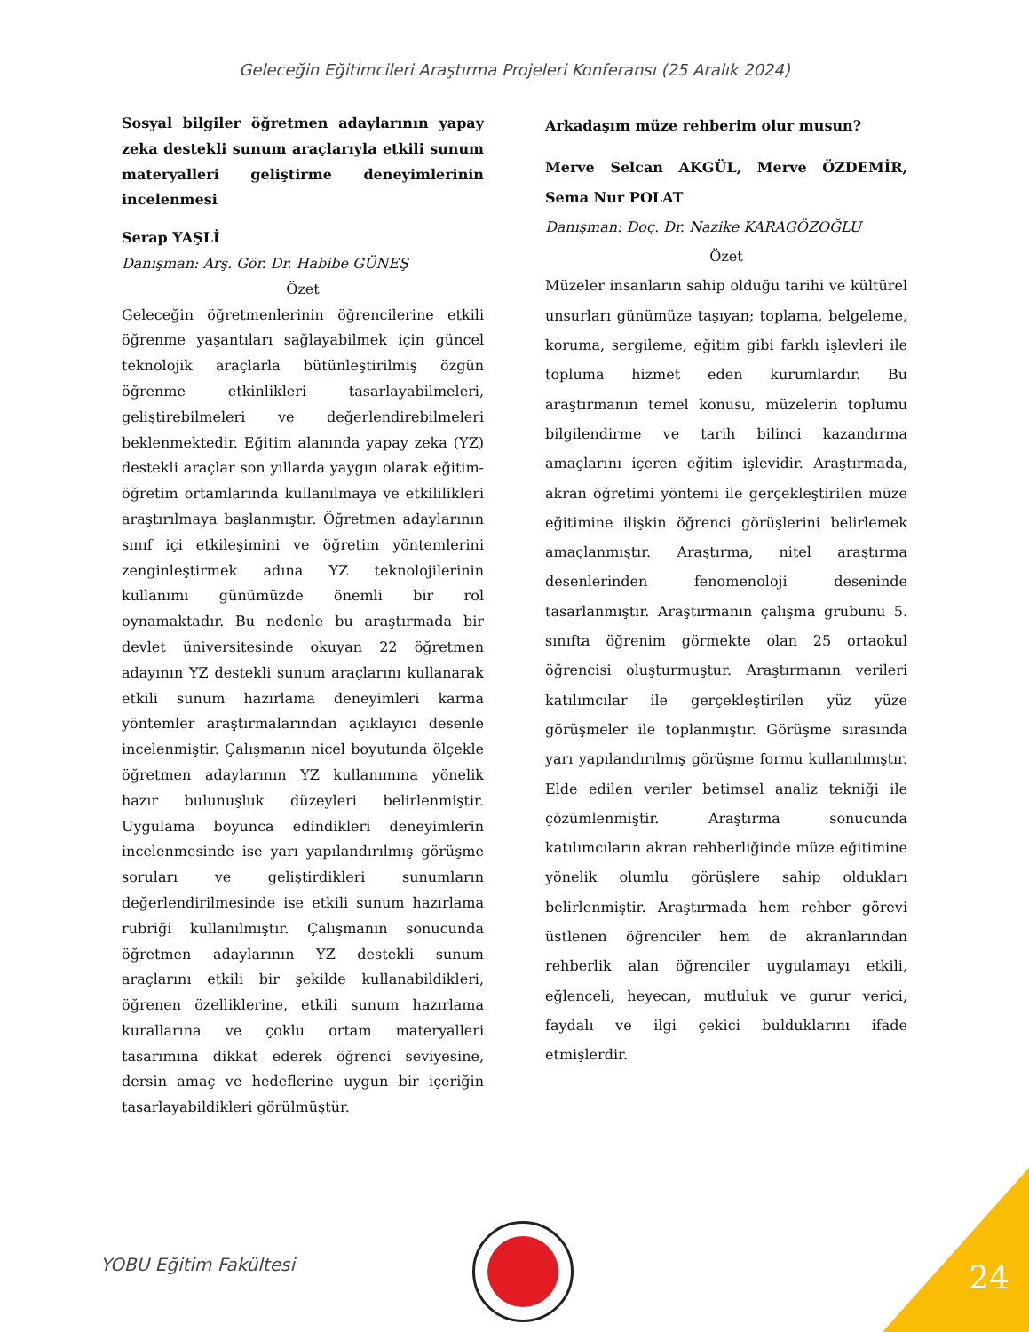Geleceğin Eğitimcileri Araştırma Projeleri Konferansı (25 Aralık 2024)
Sosyal bilgiler öğretmen adaylarının yapay zeka destekli sunum araçlarıyla etkili sunum materyalleri geliştirme deneyimlerinin incelenmesi
Serap YAŞLİ
Danışman: Arş. Gör. Dr. Habibe GÜNEŞ
Özet
Geleceğin öğretmenlerinin öğrencilerine etkili öğrenme yaşantıları sağlayabilmek için güncel teknolojik araçlarla bütünleştirilmiş özgün öğrenme etkinlikleri tasarlayabilmeleri, geliştirebilmeleri ve değerlendirebilmeleri beklenmektedir. Eğitim alanında yapay zeka (YZ) destekli araçlar son yıllarda yaygın olarak eğitim-öğretim ortamlarında kullanılmaya ve etkililikleri araştırılmaya başlanmıştır. Öğretmen adaylarının sınıf içi etkileşimini ve öğretim yöntemlerini zenginleştirmek adına YZ teknolojilerinin kullanımı günümüzde önemli bir rol oynamaktadır. Bu nedenle bu araştırmada bir devlet üniversitesinde okuyan 22 öğretmen adayının YZ destekli sunum araçlarını kullanarak etkili sunum hazırlama deneyimleri karma yöntemler araştırmalarından açıklayıcı desenle incelenmiştir. Çalışmanın nicel boyutunda ölçekle öğretmen adaylarının YZ kullanımına yönelik hazır bulunuşluk düzeyleri belirlenmiştir. Uygulama boyunca edindikleri deneyimlerin incelenmesinde ise yarı yapılandırılmış görüşme soruları ve geliştirdikleri sunumların değerlendirilmesinde ise etkili sunum hazırlama rubriği kullanılmıştır. Çalışmanın sonucunda öğretmen adaylarının YZ destekli sunum araçlarını etkili bir şekilde kullanabildikleri, öğrenen özelliklerine, etkili sunum hazırlama kurallarına ve çoklu ortam materyalleri tasarımına dikkat ederek öğrenci seviyesine, dersin amaç ve hedeflerine uygun bir içeriğin tasarlayabildikleri görülmüştür.
Arkadaşım müze rehberim olur musun?
Merve Selcan AKGÜL, Merve ÖZDEMİR, Sema Nur POLAT
Danışman: Doç. Dr. Nazike KARAGÖZOĞLU
Özet
Müzeler insanların sahip olduğu tarihi ve kültürel unsurları günümüze taşıyan; toplama, belgeleme, koruma, sergileme, eğitim gibi farklı işlevleri ile topluma hizmet eden kurumlardır. Bu araştırmanın temel konusu, müzelerin toplumu bilgilendirme ve tarih bilinci kazandırma amaçlarını içeren eğitim işlevidir. Araştırmada, akran öğretimi yöntemi ile gerçekleştirilen müze eğitimine ilişkin öğrenci görüşlerini belirlemek amaçlanmıştır. Araştırma, nitel araştırma desenlerinden fenomenoloji deseninde tasarlanmıştır. Araştırmanın çalışma grubunu 5. sınıfta öğrenim görmekte olan 25 ortaokul öğrencisi oluşturmuştur. Araştırmanın verileri katılımcılar ile gerçekleştirilen yüz yüze görüşmeler ile toplanmıştır. Görüşme sırasında yarı yapılandırılmış görüşme formu kullanılmıştır. Elde edilen veriler betimsel analiz tekniği ile çözümlenmiştir. Araştırma sonucunda katılımcıların akran rehberliğinde müze eğitimine yönelik olumlu görüşlere sahip oldukları belirlenmiştir. Araştırmada hem rehber görevi üstlenen öğrenciler hem de akranlarından rehberlik alan öğrenciler uygulamayı etkili, eğlenceli, heyecan, mutluluk ve gurur verici, faydalı ve ilgi çekici bulduklarını ifade etmişlerdir.
YOBU Eğitim Fakültesi 24